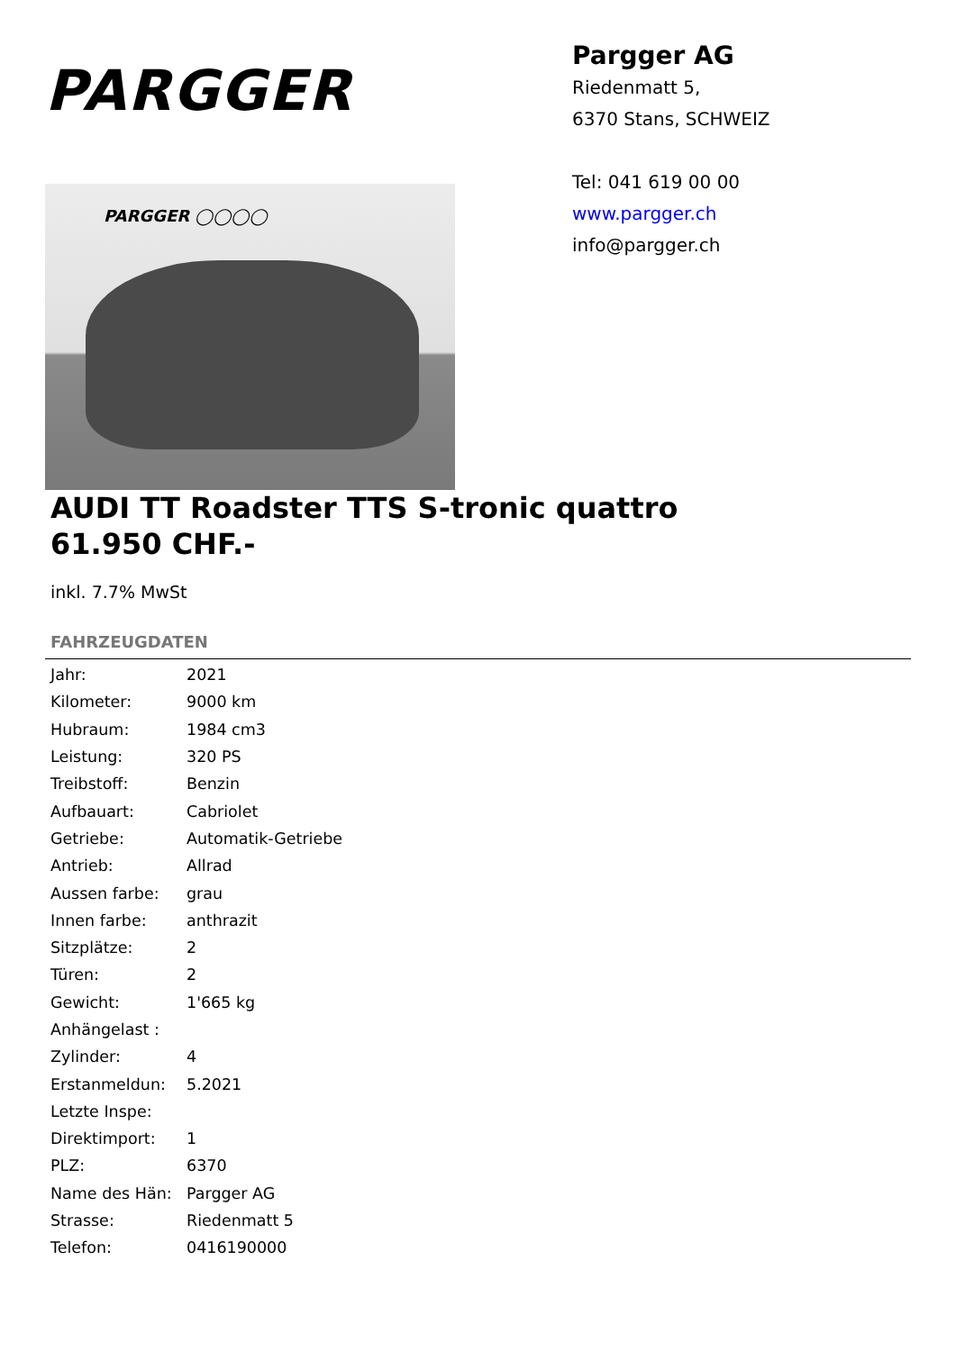PARGGER
PARGGER ◯◯◯◯
Pargger AG
Riedenmatt 5,
6370 Stans, SCHWEIZ
Tel: 041 619 00 00
www.pargger.ch
info@pargger.ch
AUDI TT Roadster TTS S-tronic quattro
61.950 CHF.-
inkl. 7.7% MwSt
FAHRZEUGDATEN
| Jahr: | 2021 |
| Kilometer: | 9000 km |
| Hubraum: | 1984 cm3 |
| Leistung: | 320 PS |
| Treibstoff: | Benzin |
| Aufbauart: | Cabriolet |
| Getriebe: | Automatik-Getriebe |
| Antrieb: | Allrad |
| Aussen farbe: | grau |
| Innen farbe: | anthrazit |
| Sitzplätze: | 2 |
| Türen: | 2 |
| Gewicht: | 1'665 kg |
| Anhängelast : | |
| Zylinder: | 4 |
| Erstanmeldun: | 5.2021 |
| Letzte Inspe: | |
| Direktimport: | 1 |
| PLZ: | 6370 |
| Name des Hän: | Pargger AG |
| Strasse: | Riedenmatt 5 |
| Telefon: | 0416190000 |